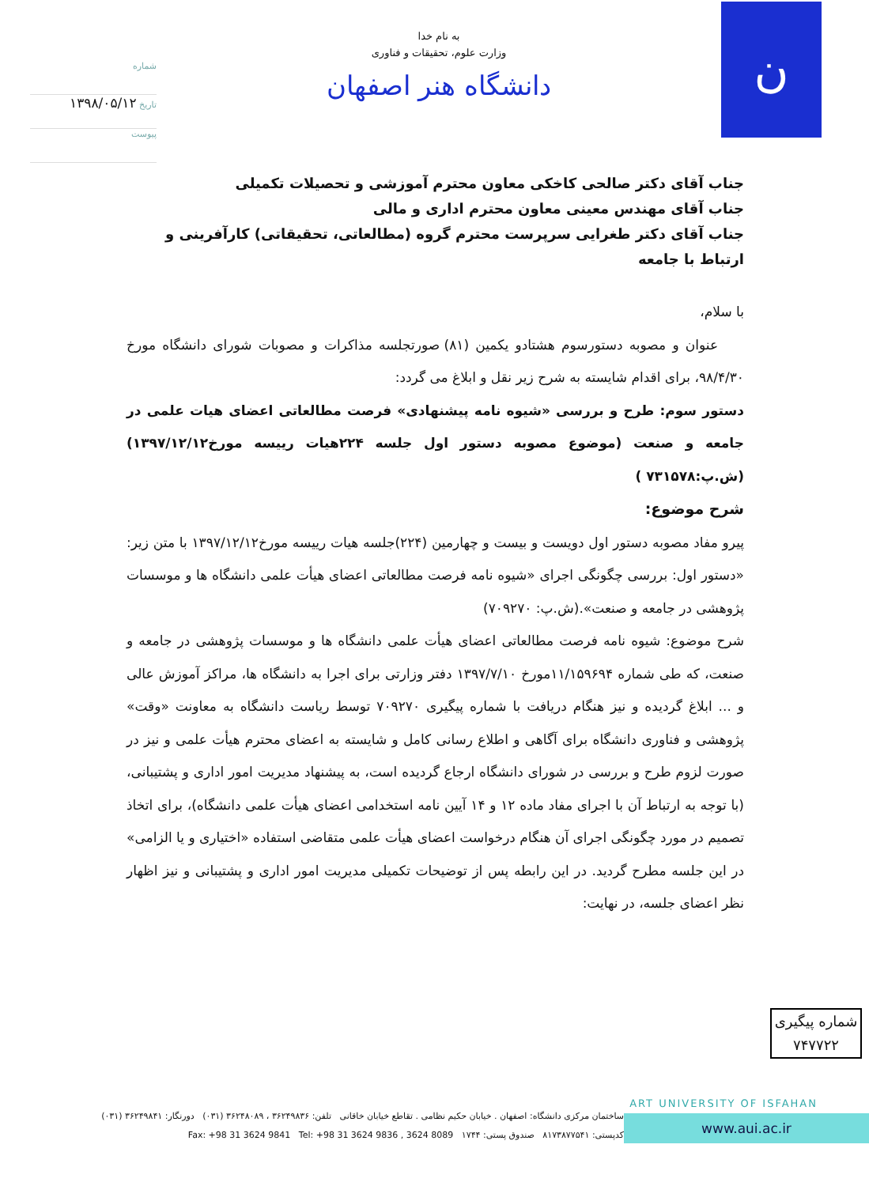شماره
تاریخ ۱۳۹۸/۰۵/۱۲
پیوست
به نام خدا
وزارت علوم، تحقیقات و فناوری
دانشگاه هنر اصفهان
ن
جناب آقای دکتر صالحی کاخکی معاون محترم آموزشی و تحصیلات تکمیلی
جناب آقای مهندس معینی معاون محترم اداری و مالی
جناب آقای دکتر طغرایی سرپرست محترم گروه (مطالعاتی، تحقیقاتی) کارآفرینی و ارتباط با جامعه
با سلام،
عنوان و مصوبه دستورسوم هشتادو یکمین (۸۱) صورتجلسه مذاکرات و مصوبات شورای دانشگاه مورخ ۹۸/۴/۳۰، برای اقدام شایسته به شرح زیر نقل و ابلاغ می گردد:
دستور سوم: طرح و بررسی «شیوه نامه پیشنهادی» فرصت مطالعاتی اعضای هیات علمی در جامعه و صنعت (موضوع مصوبه دستور اول جلسه ۲۲۴هیات رییسه مورخ۱۳۹۷/۱۲/۱۲) (ش.پ:۷۳۱۵۷۸ )
شرح موضوع:
پیرو مفاد مصوبه دستور اول دویست و بیست و چهارمین (۲۲۴)جلسه هیات رییسه مورخ۱۳۹۷/۱۲/۱۲ با متن زیر: «دستور اول: بررسی چگونگی اجرای «شیوه نامه فرصت مطالعاتی اعضای هیأت علمی دانشگاه ها و موسسات پژوهشی در جامعه و صنعت».(ش.پ: ۷۰۹۲۷۰)
شرح موضوع: شیوه نامه فرصت مطالعاتی اعضای هیأت علمی دانشگاه ها و موسسات پژوهشی در جامعه و صنعت، که طی شماره ۱۱/۱۵۹۶۹۴مورخ ۱۳۹۷/۷/۱۰ دفتر وزارتی برای اجرا به دانشگاه ها، مراکز آموزش عالی و ... ابلاغ گردیده و نیز هنگام دریافت با شماره پیگیری ۷۰۹۲۷۰ توسط ریاست دانشگاه به معاونت «وقت» پژوهشی و فناوری دانشگاه برای آگاهی و اطلاع رسانی کامل و شایسته به اعضای محترم هیأت علمی و نیز در صورت لزوم طرح و بررسی در شورای دانشگاه ارجاع گردیده است، به پیشنهاد مدیریت امور اداری و پشتیبانی، (با توجه به ارتباط آن با اجرای مفاد ماده ۱۲ و ۱۴ آیین نامه استخدامی اعضای هیأت علمی دانشگاه)، برای اتخاذ تصمیم در مورد چگونگی اجرای آن هنگام درخواست اعضای هیأت علمی متقاضی استفاده «اختیاری و یا الزامی» در این جلسه مطرح گردید. در این رابطه پس از توضیحات تکمیلی مدیریت امور اداری و پشتیبانی و نیز اظهار نظر اعضای جلسه، در نهایت:
شماره پیگیری
۷۴۷۷۲۲
ART UNIVERSITY OF ISFAHAN
www.aui.ac.ir
ساختمان مرکزی دانشگاه: اصفهان . خیابان حکیم نظامی . تقاطع خیابان خاقانی تلفن: ۳۶۲۴۹۸۳۶ ، ۳۶۲۴۸۰۸۹ (۰۳۱) دورنگار: ۳۶۲۴۹۸۴۱ (۰۳۱)
کدپستی: ۸۱۷۳۸۷۷۵۴۱ صندوق پستی: ۱۷۴۴ Fax: +98 31 3624 9841 Tel: +98 31 3624 9836 , 3624 8089